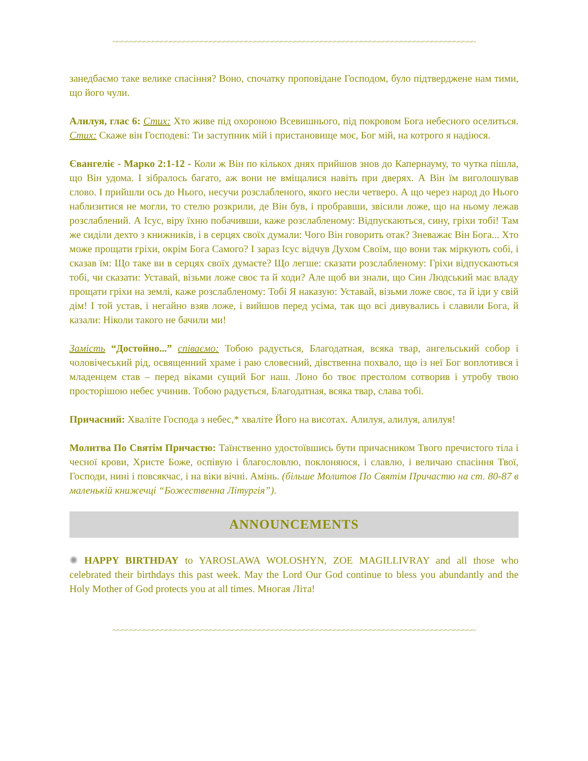~~~~~~~~~~~~~~~~~~~~~~~~~~~~~~~~~~~~~~~~~~~~~~~~~~~~~~~~~~~~~~~~~~~~~~~~~~~~~~~~~~
занедбаємо таке велике спасіння? Воно, спочатку проповідане Господом, було підтверджене нам тими, що його чули.
Алилуя, глас 6: Стих: Хто живе під охороною Всевишнього, під покровом Бога небесного оселиться. Стих: Скаже він Господеві: Ти заступник мій і пристановище моє, Бог мій, на котрого я надіюся.
Євангеліє - Марко 2:1-12 - Коли ж Він по кількох днях прийшов знов до Капернауму, то чутка пішла, що Він удома. І зібралось багато, аж вони не вміщалися навіть при дверях. А Він їм виголошував слово. І прийшли ось до Нього, несучи розслабленого, якого несли четверо. А що через народ до Нього наблизитися не могли, то стелю розкрили, де Він був, і пробравши, звісили ложе, що на ньому лежав розслаблений. А Ісус, віру їхню побачивши, каже розслабленому: Відпускаються, сину, гріхи тобі! Там же сиділи дехто з книжників, і в серцях своїх думали: Чого Він говорить отак? Зневажає Він Бога... Хто може прощати гріхи, окрім Бога Самого? І зараз Ісус відчув Духом Своїм, що вони так міркують собі, і сказав їм: Що таке ви в серцях своїх думаєте? Що легше: сказати розслабленому: Гріхи відпускаються тобі, чи сказати: Уставай, візьми ложе своє та й ходи? Але щоб ви знали, що Син Людський має владу прощати гріхи на землі, каже розслабленому: Тобі Я наказую: Уставай, візьми ложе своє, та й іди у свій дім! І той устав, і негайно взяв ложе, і вийшов перед усіма, так що всі дивувались і славили Бога, й казали: Ніколи такого не бачили ми!
Замість “Достойно...” співаємо: Тобою радується, Благодатная, всяка твар, ангельський собор і чоловічеський рід, освященний храме і раю словесний, дівственна похвало, що із неї Бог воплотився і младенцем став – перед віками сущий Бог наш. Лоно бо твоє престолом сотворив і утробу твою просторішою небес учинив. Тобою радується, Благодатная, всяка твар, слава тобі.
Причасний: Хваліте Господа з небес,* хваліте Його на висотах. Алилуя, алилуя, алилуя!
Молитва По Святім Причастю: Таїнственно удостоївшись бути причасником Твого пречистого тіла і чесної крови, Христе Боже, оспівую і благословлю, поклоняюся, і славлю, і величаю спасіння Твої, Господи, нині і повсякчас, і на віки вічні. Амінь. (більше Молитов По Святім Причастю на ст. 80-87 в маленькій книжечці “Божественна Літургія”).
ANNOUNCEMENTS
✺ HAPPY BIRTHDAY to YAROSLAWA WOLOSHYN, ZOE MAGILLIVRAY and all those who celebrated their birthdays this past week. May the Lord Our God continue to bless you abundantly and the Holy Mother of God protects you at all times. Многая Літа!
~~~~~~~~~~~~~~~~~~~~~~~~~~~~~~~~~~~~~~~~~~~~~~~~~~~~~~~~~~~~~~~~~~~~~~~~~~~~~~~~~~